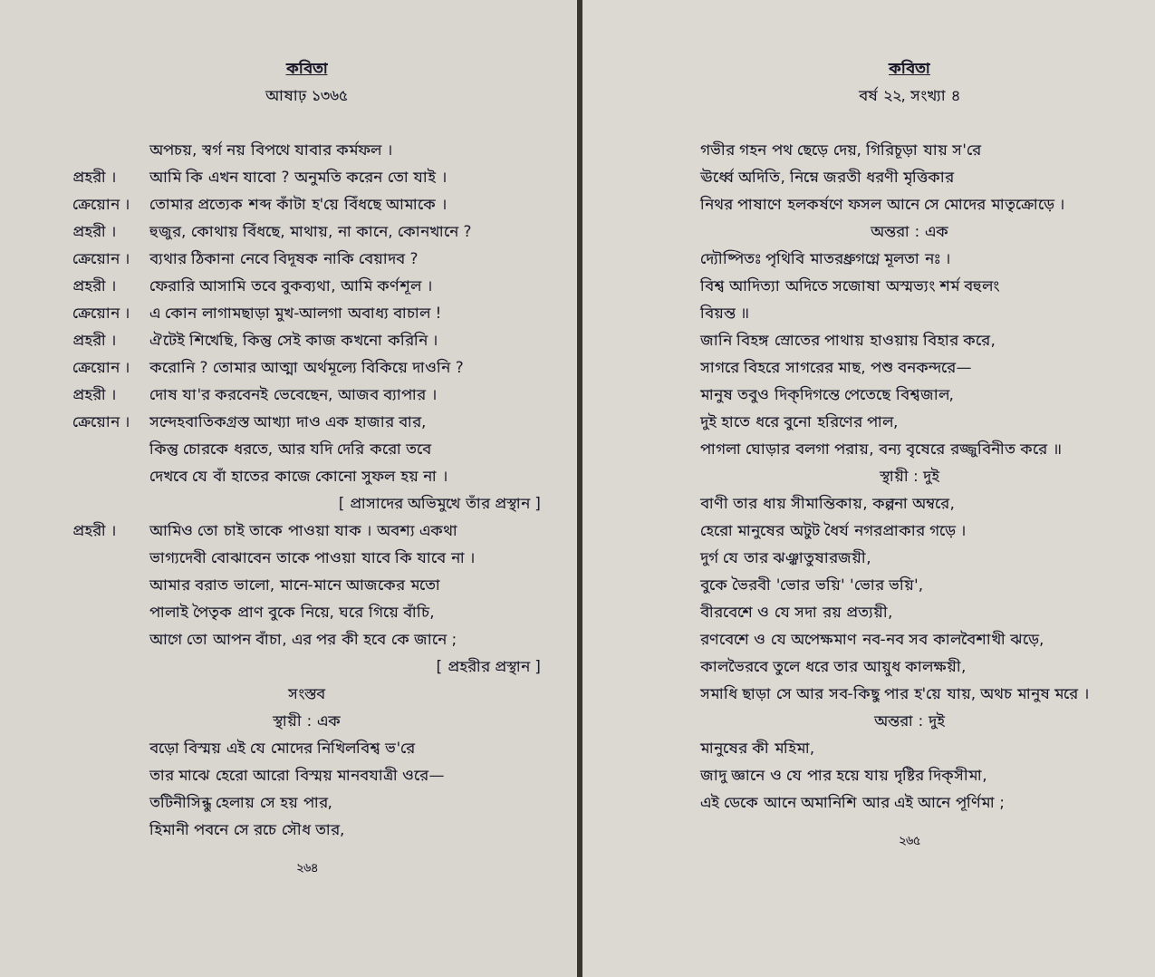কবিতা
আষাঢ় ১৩৬৫
অপচয়, স্বর্গ নয় বিপথে যাবার কর্মফল ।
প্রহরী । আমি কি এখন যাবো ? অনুমতি করেন তো যাই ।
ক্রেয়োন । তোমার প্রত্যেক শব্দ কাঁটা হ'য়ে বিঁধছে আমাকে ।
প্রহরী । হুজুর, কোথায় বিঁধছে, মাথায়, না কানে, কোনখানে ?
ক্রেয়োন । ব্যথার ঠিকানা নেবে বিদূষক নাকি বেয়াদব ?
প্রহরী । ফেরারি আসামি তবে বুকব্যথা, আমি কর্ণশূল ।
ক্রেয়োন । এ কোন লাগামছাড়া মুখ-আলগা অবাধ্য বাচাল !
প্রহরী । ঐটেই শিখেছি, কিন্তু সেই কাজ কখনো করিনি ।
ক্রেয়োন । করোনি ? তোমার আত্মা অর্থমূল্যে বিকিয়ে দাওনি ?
প্রহরী । দোষ যা'র করবেনই ভেবেছেন, আজব ব্যাপার ।
ক্রেয়োন । সন্দেহবাতিকগ্রস্ত আখ্যা দাও এক হাজার বার,
কিন্তু চোরকে ধরতে, আর যদি দেরি করো তবে
দেখবে যে বাঁ হাতের কাজে কোনো সুফল হয় না ।
[ প্রাসাদের অভিমুখে তাঁর প্রস্থান ]
প্রহরী । আমিও তো চাই তাকে পাওয়া যাক । অবশ্য একথা
ভাগ্যদেবী বোঝাবেন তাকে পাওয়া যাবে কি যাবে না ।
আমার বরাত ভালো, মানে-মানে আজকের মতো
পালাই পৈতৃক প্রাণ বুকে নিয়ে, ঘরে গিয়ে বাঁচি,
আগে তো আপন বাঁচা, এর পর কী হবে কে জানে ;
[ প্রহরীর প্রস্থান ]
সংস্তব
স্থায়ী : এক
বড়ো বিস্ময় এই যে মোদের নিখিলবিশ্ব ভ'রে
তার মাঝে হেরো আরো বিস্ময় মানবযাত্রী ওরে—
তটিনীসিন্ধু হেলায় সে হয় পার,
হিমানী পবনে সে রচে সৌধ তার,
২৬৪
কবিতা
বর্ষ ২২, সংখ্যা ৪
গভীর গহন পথ ছেড়ে দেয়, গিরিচূড়া যায় স'রে
ঊর্ধ্বে অদিতি, নিম্নে জরতী ধরণী মৃত্তিকার
নিথর পাষাণে হলকর্ষণে ফসল আনে সে মোদের মাতৃক্রোড়ে ।
অন্তরা : এক
দ্যৌষ্পিতঃ পৃথিবি মাতরধ্রুগগ্নে মূলতা নঃ ।
বিশ্ব আদিত্যা অদিতে সজোষা অস্মভ্যং শর্ম বহুলং
বিয়ন্ত ॥
জানি বিহঙ্গ স্রোতের পাথায় হাওয়ায় বিহার করে,
সাগরে বিহরে সাগরের মাছ, পশু বনকন্দরে—
মানুষ তবুও দিক্‌দিগন্তে পেতেছে বিশ্বজাল,
দুই হাতে ধরে বুনো হরিণের পাল,
পাগলা ঘোড়ার বলগা পরায়, বন্য বৃষেরে রজ্জুবিনীত করে ॥
স্থায়ী : দুই
বাণী তার ধায় সীমান্তিকায়, কল্পনা অম্বরে,
হেরো মানুষের অটুট ধৈর্য নগরপ্রাকার গড়ে ।
দুর্গ যে তার ঝঞ্ঝাতুষারজয়ী,
বুকে ভৈরবী 'ভোর ভয়ি' 'ভোর ভয়ি',
বীরবেশে ও যে সদা রয় প্রত্যয়ী,
রণবেশে ও যে অপেক্ষমাণ নব-নব সব কালবৈশাখী ঝড়ে,
কালভৈরবে তুলে ধরে তার আয়ুধ কালক্ষয়ী,
সমাধি ছাড়া সে আর সব-কিছু পার হ'য়ে যায়, অথচ মানুষ মরে ।
অন্তরা : দুই
মানুষের কী মহিমা,
জাদু জ্ঞানে ও যে পার হয়ে যায় দৃষ্টির দিক্‌সীমা,
এই ডেকে আনে অমানিশি আর এই আনে পূর্ণিমা ;
২৬৫